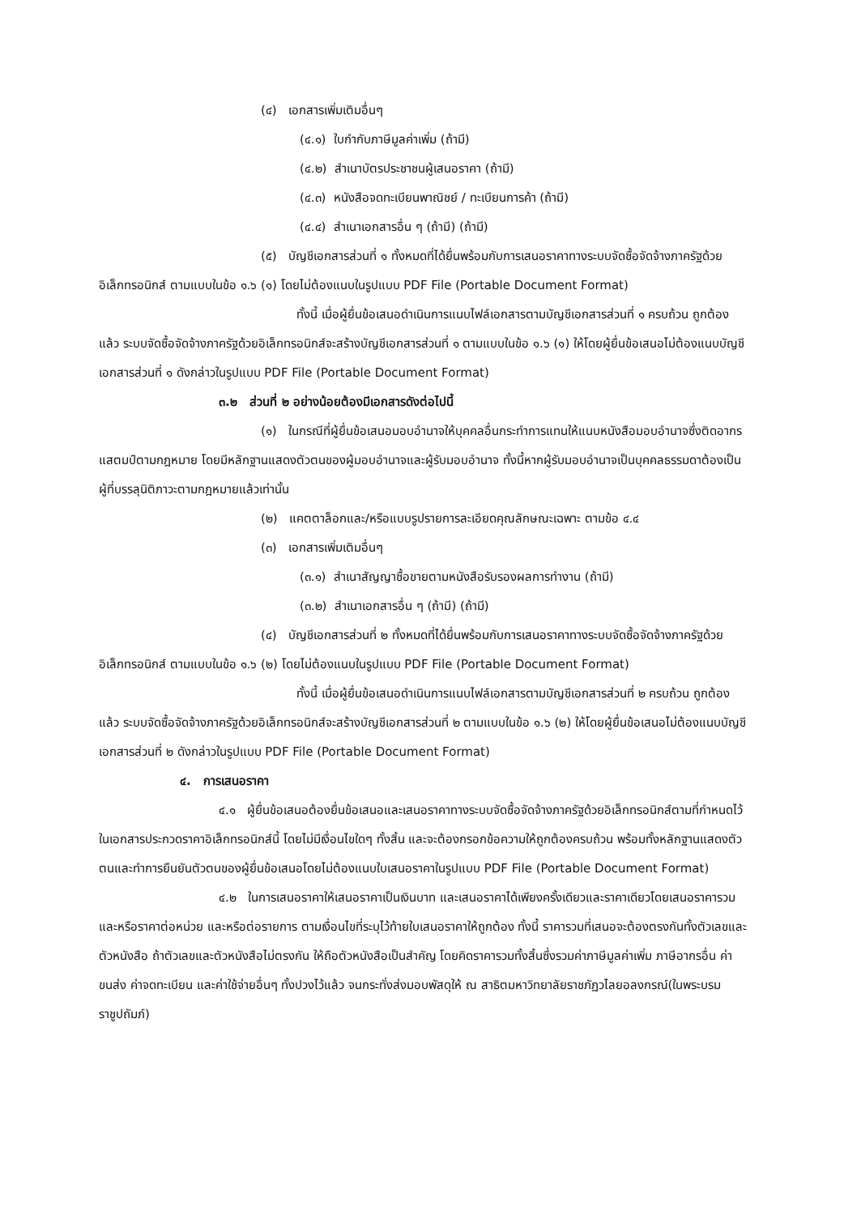(๔) เอกสารเพิ่มเติมอื่นๆ
(๔.๑) ใบกำกับภาษีมูลค่าเพิ่ม (ถ้ามี)
(๔.๒) สำเนาบัตรประชาชนผู้เสนอราคา (ถ้ามี)
(๔.๓) หนังสือจดทะเบียนพาณิชย์ / ทะเบียนการค้า (ถ้ามี)
(๔.๔) สำเนาเอกสารอื่น ๆ (ถ้ามี) (ถ้ามี)
(๕) บัญชีเอกสารส่วนที่ ๑ ทั้งหมดที่ได้ยื่นพร้อมกับการเสนอราคาทางระบบจัดซื้อจัดจ้างภาครัฐด้วยอิเล็กทรอนิกส์ ตามแบบในข้อ ๑.๖ (๑) โดยไม่ต้องแนบในรูปแบบ PDF File (Portable Document Format)
ทั้งนี้ เมื่อผู้ยื่นข้อเสนอดำเนินการแนบไฟล์เอกสารตามบัญชีเอกสารส่วนที่ ๑ ครบถ้วน ถูกต้องแล้ว ระบบจัดซื้อจัดจ้างภาครัฐด้วยอิเล็กทรอนิกส์จะสร้างบัญชีเอกสารส่วนที่ ๑ ตามแบบในข้อ ๑.๖ (๑) ให้โดยผู้ยื่นข้อเสนอไม่ต้องแนบบัญชีเอกสารส่วนที่ ๑ ดังกล่าวในรูปแบบ PDF File (Portable Document Format)
๓.๒ ส่วนที่ ๒ อย่างน้อยต้องมีเอกสารดังต่อไปนี้
(๑) ในกรณีที่ผู้ยื่นข้อเสนอมอบอำนาจให้บุคคลอื่นกระทำการแทนให้แนบหนังสือมอบอำนาจซึ่งติดอากรแสตมป์ตามกฎหมาย โดยมีหลักฐานแสดงตัวตนของผู้มอบอำนาจและผู้รับมอบอำนาจ ทั้งนี้หากผู้รับมอบอำนาจเป็นบุคคลธรรมดาต้องเป็นผู้ที่บรรลุนิติภาวะตามกฎหมายแล้วเท่านั้น
(๒) แคตตาล็อกและ/หรือแบบรูปรายการละเอียดคุณลักษณะเฉพาะ ตามข้อ ๔.๔
(๓) เอกสารเพิ่มเติมอื่นๆ
(๓.๑) สำเนาสัญญาซื้อขายตามหนังสือรับรองผลการทำงาน (ถ้ามี)
(๓.๒) สำเนาเอกสารอื่น ๆ (ถ้ามี) (ถ้ามี)
(๔) บัญชีเอกสารส่วนที่ ๒ ทั้งหมดที่ได้ยื่นพร้อมกับการเสนอราคาทางระบบจัดซื้อจัดจ้างภาครัฐด้วยอิเล็กทรอนิกส์ ตามแบบในข้อ ๑.๖ (๒) โดยไม่ต้องแนบในรูปแบบ PDF File (Portable Document Format)
ทั้งนี้ เมื่อผู้ยื่นข้อเสนอดำเนินการแนบไฟล์เอกสารตามบัญชีเอกสารส่วนที่ ๒ ครบถ้วน ถูกต้องแล้ว ระบบจัดซื้อจัดจ้างภาครัฐด้วยอิเล็กทรอนิกส์จะสร้างบัญชีเอกสารส่วนที่ ๒ ตามแบบในข้อ ๑.๖ (๒) ให้โดยผู้ยื่นข้อเสนอไม่ต้องแนบบัญชีเอกสารส่วนที่ ๒ ดังกล่าวในรูปแบบ PDF File (Portable Document Format)
๔. การเสนอราคา
๔.๑ ผู้ยื่นข้อเสนอต้องยื่นข้อเสนอและเสนอราคาทางระบบจัดซื้อจัดจ้างภาครัฐด้วยอิเล็กทรอนิกส์ตามที่กำหนดไว้ในเอกสารประกวดราคาอิเล็กทรอนิกส์นี้ โดยไม่มีเงื่อนไขใดๆ ทั้งสิ้น และจะต้องกรอกข้อความให้ถูกต้องครบถ้วน พร้อมทั้งหลักฐานแสดงตัวตนและทำการยืนยันตัวตนของผู้ยื่นข้อเสนอโดยไม่ต้องแนบใบเสนอราคาในรูปแบบ PDF File (Portable Document Format)
๔.๒ ในการเสนอราคาให้เสนอราคาเป็นเงินบาท และเสนอราคาได้เพียงครั้งเดียวและราคาเดียวโดยเสนอราคารวม และหรือราคาต่อหน่วย และหรือต่อรายการ ตามเงื่อนไขที่ระบุไว้ท้ายใบเสนอราคาให้ถูกต้อง ทั้งนี้ ราคารวมที่เสนอจะต้องตรงกันทั้งตัวเลขและตัวหนังสือ ถ้าตัวเลขและตัวหนังสือไม่ตรงกัน ให้ถือตัวหนังสือเป็นสำคัญ โดยคิดราคารวมทั้งสิ้นซึ่งรวมค่าภาษีมูลค่าเพิ่ม ภาษีอากรอื่น ค่าขนส่ง ค่าจดทะเบียน และค่าใช้จ่ายอื่นๆ ทั้งปวงไว้แล้ว จนกระทั่งส่งมอบพัสดุให้ ณ สาธิตมหาวิทยาลัยราชภัฏวไลยอลงกรณ์(ในพระบรมราชูปถัมภ์)